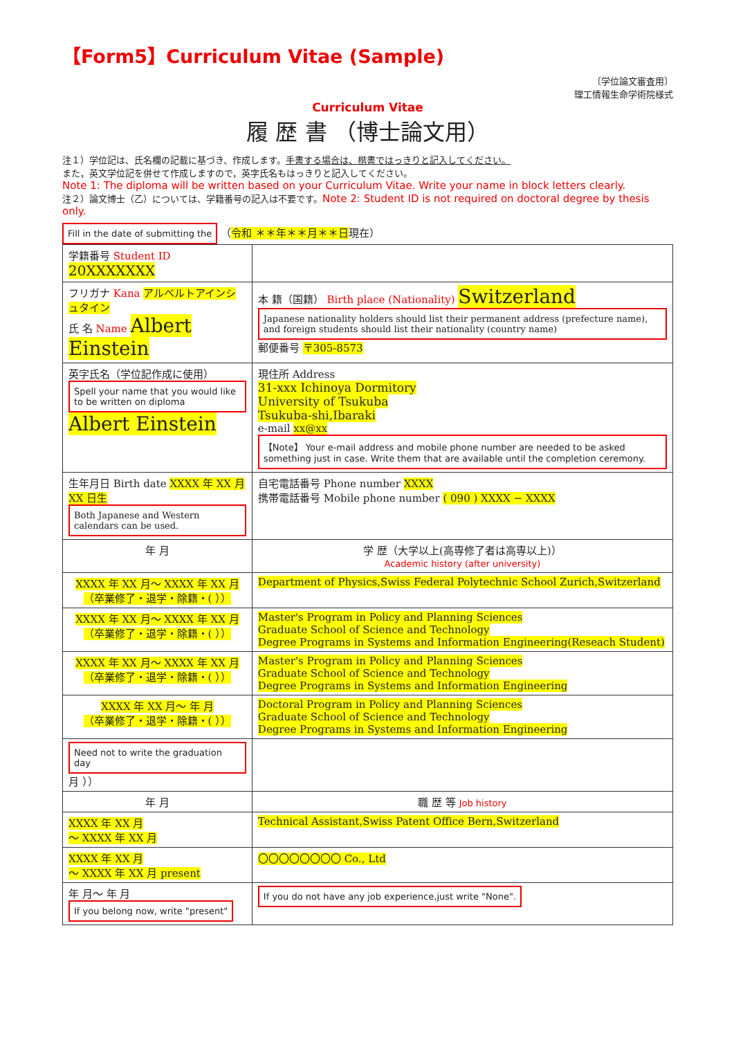【Form5】Curriculum Vitae (Sample)
〔学位論文審査用〕
理工情報生命学術院様式
Curriculum Vitae
履 歴 書 （博士論文用）
注１）学位記は、氏名欄の記載に基づき、作成します。手書する場合は、楷書ではっきりと記入してください。
また，英文学位記を併せて作成しますので，英字氏名もはっきりと記入してください。
Note 1: The diploma will be written based on your Curriculum Vitae. Write your name in block letters clearly.
注２）論文博士（乙）については、学籍番号の記入は不要です。Note 2: Student ID is not required on doctoral degree by thesis only.
Fill in the date of submitting the （令和 ＊＊年＊＊月＊＊日現在）
| 学籍番号 Student ID 20XXXXXXX | | |
| フリガナ Kana アルベルトアインシュタイン 氏 名 Name Albert Einstein | | 本 籍（国籍） Birth place (Nationality) Switzerland Japanese nationality holders should list their permanent address (prefecture name), and foreign students should list their nationality (country name) 郵便番号 〒305-8573 |
| 英字氏名（学位記作成に使用） Spell your name that you would like to be written on diploma Albert Einstein | | 現住所 Address 31-xxx Ichinoya Dormitory University of Tsukuba Tsukuba-shi,Ibaraki e-mail xx@xx 【Note】 Your e-mail address and mobile phone number are needed to be asked something just in case. Write them that are available until the completion ceremony. |
| 生年月日 Birth date XXXX 年 XX 月 XX 日生 Both Japanese and Western calendars can be used. | | 自宅電話番号 Phone number XXXX 携帯電話番号 Mobile phone number ( 090 ) XXXX − XXXX |
| 年 月 | 学 歴（大学以上(高専修了者は高専以上)） Academic history (after university) | |
| XXXX 年 XX 月～ XXXX 年 XX 月 （卒業修了・退学・除籍・( ）） | Department of Physics,Swiss Federal Polytechnic School Zurich,Switzerland | |
| XXXX 年 XX 月～ XXXX 年 XX 月 （卒業修了・退学・除籍・( ）） | Master's Program in Policy and Planning Sciences Graduate School of Science and Technology Degree Programs in Systems and Information Engineering(Reseach Student) | |
| XXXX 年 XX 月～ XXXX 年 XX 月 （卒業修了・退学・除籍・( ）） | Master's Program in Policy and Planning Sciences Graduate School of Science and Technology Degree Programs in Systems and Information Engineering | |
| XXXX 年 XX 月～ 年 月 （卒業修了・退学・除籍・( ）） | Doctoral Program in Policy and Planning Sciences Graduate School of Science and Technology Degree Programs in Systems and Information Engineering | |
| Need not to write the graduation day 月 ）） | | |
| 年 月 | 職 歴 等 Job history | |
| XXXX 年 XX 月 ～ XXXX 年 XX 月 | Technical Assistant,Swiss Patent Office Bern,Switzerland | |
| XXXX 年 XX 月 ～ XXXX 年 XX 月 present | 〇〇〇〇〇〇〇〇 Co., Ltd | |
| 年 月～ 年 月 If you belong now, write "present" | If you do not have any job experience,just write "None". | |